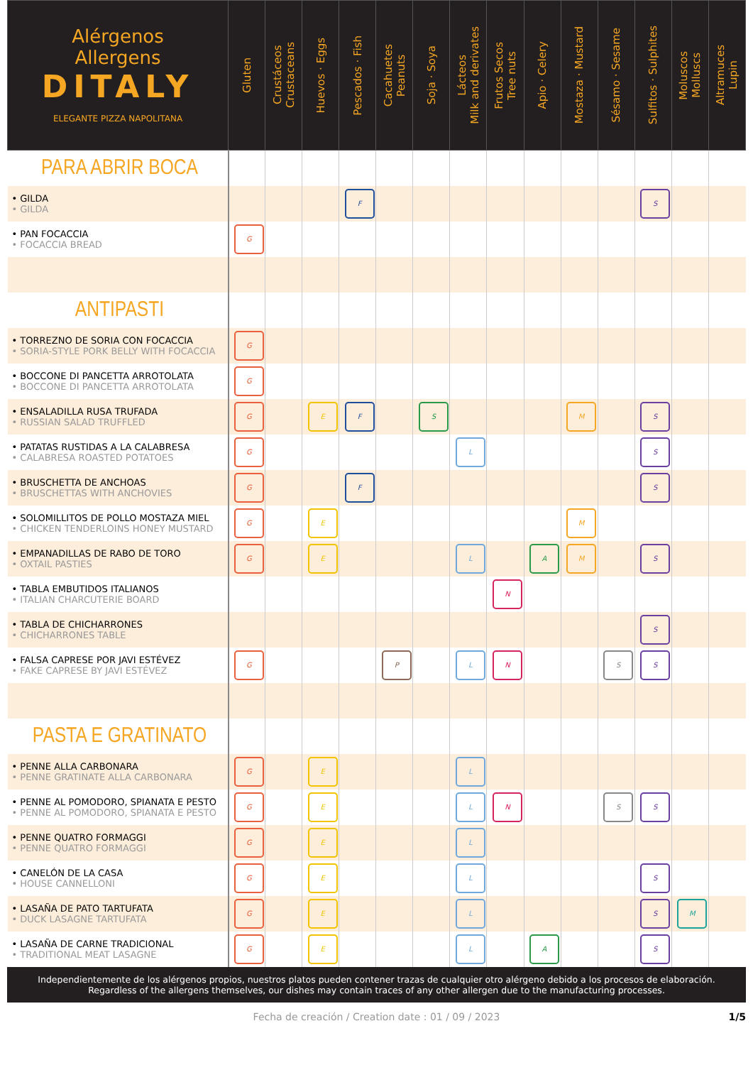| Alérgenos Allergens DITALY ELEGANTE PIZZA NAPOLITANA | Gluten | Crustáceos Crustaceans | Huevos · Eggs | Pescados · Fish | Cacahuetes Peanuts | Soja · Soya | Lácteos Milk and derivates | Frutos Secos Tree nuts | Apio · Celery | Mostaza · Mustard | Sésamo · Sesame | Sulfitos · Sulphites | Moluscos Molluscs | Altramuces Lupin |
| --- | --- | --- | --- | --- | --- | --- | --- | --- | --- | --- | --- | --- | --- | --- |
| PARA ABRIR BOCA | | | | | | | | | | | | | | |
| • GILDA • GILDA | | | | F | | | | | | | | S | | |
| • PAN FOCACCIA • FOCACCIA BREAD | G | | | | | | | | | | | | | |
| ANTIPASTI | | | | | | | | | | | | | | |
| • TORREZNO DE SORIA CON FOCACCIA • SORIA-STYLE PORK BELLY WITH FOCACCIA | G | | | | | | | | | | | | | |
| • BOCCONE DI PANCETTA ARROTOLATA • BOCCONE DI PANCETTA ARROTOLATA | G | | | | | | | | | | | | | |
| • ENSALADILLA RUSA TRUFADA • RUSSIAN SALAD TRUFFLED | G | | E | F | | S | | | | M | | S | | |
| • PATATAS RUSTIDAS A LA CALABRESA • CALABRESA ROASTED POTATOES | G | | | | | | L | | | | | S | | |
| • BRUSCHETTA DE ANCHOAS • BRUSCHETTAS WITH ANCHOVIES | G | | | F | | | | | | | | S | | |
| • SOLOMILLITOS DE POLLO MOSTAZA MIEL • CHICKEN TENDERLOINS HONEY MUSTARD | G | | E | | | | | | | M | | | | |
| • EMPANADILLAS DE RABO DE TORO • OXTAIL PASTIES | G | | E | | | | L | | A | M | | S | | |
| • TABLA EMBUTIDOS ITALIANOS • ITALIAN CHARCUTERIE BOARD | | | | | | | | N | | | | | | |
| • TABLA DE CHICHARRONES • CHICHARRONES TABLE | | | | | | | | | | | | S | | |
| • FALSA CAPRESE POR JAVI ESTÉVEZ • FAKE CAPRESE BY JAVI ESTÉVEZ | G | | | | P | | L | N | | | S | S | | |
| PASTA E GRATINATO | | | | | | | | | | | | | | |
| • PENNE ALLA CARBONARA • PENNE GRATINATE ALLA CARBONARA | G | | E | | | | L | | | | | | | |
| • PENNE AL POMODORO, SPIANATA E PESTO • PENNE AL POMODORO, SPIANATA E PESTO | G | | E | | | | L | N | | | S | S | | |
| • PENNE QUATRO FORMAGGI • PENNE QUATRO FORMAGGI | G | | E | | | | L | | | | | | | |
| • CANELÓN DE LA CASA • HOUSE CANNELLONI | G | | E | | | | L | | | | | S | | |
| • LASAÑA DE PATO TARTUFATA • DUCK LASAGNE TARTUFATA | G | | E | | | | L | | | | | S | M | |
| • LASAÑA DE CARNE TRADICIONAL • TRADITIONAL MEAT LASAGNE | G | | E | | | | L | | A | | | S | | |
Independientemente de los alérgenos propios, nuestros platos pueden contener trazas de cualquier otro alérgeno debido a los procesos de elaboración.
Regardless of the allergens themselves, our dishes may contain traces of any other allergen due to the manufacturing processes.
Fecha de creación / Creation date : 01 / 09 / 2023 1/5